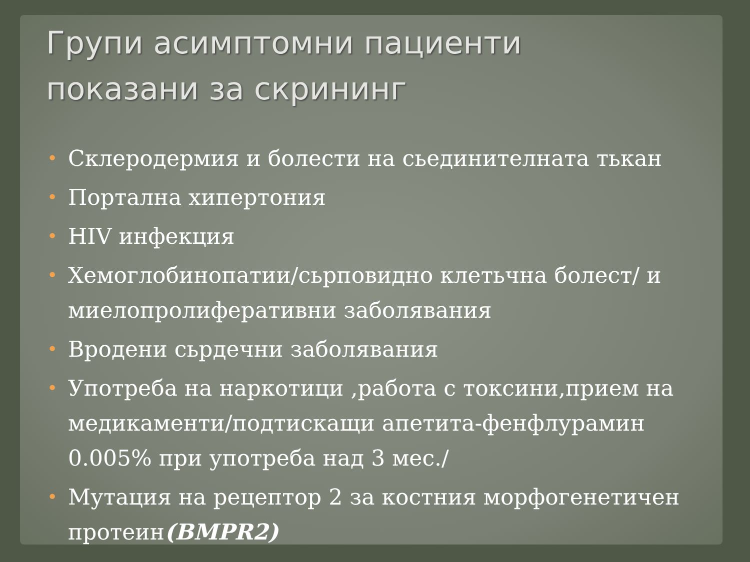Групи асимптомни пациенти
показани за скрининг
• Склеродермия и болести на сьединителната тькан
• Портална хипертония
• HIV инфекция
• Хемоглобинопатии/сьрповидно клетьчна болест/ и миелопролиферативни заболявания
• Вродени сьрдечни заболявания
• Употреба на наркотици ,работа с токсини,прием на медикаменти/подтискащи апетита-фенфлурамин 0.005% при употреба над 3 мес./
• Мутация на рецептор 2 за костния морфогенетичен протеин(BMPR2)